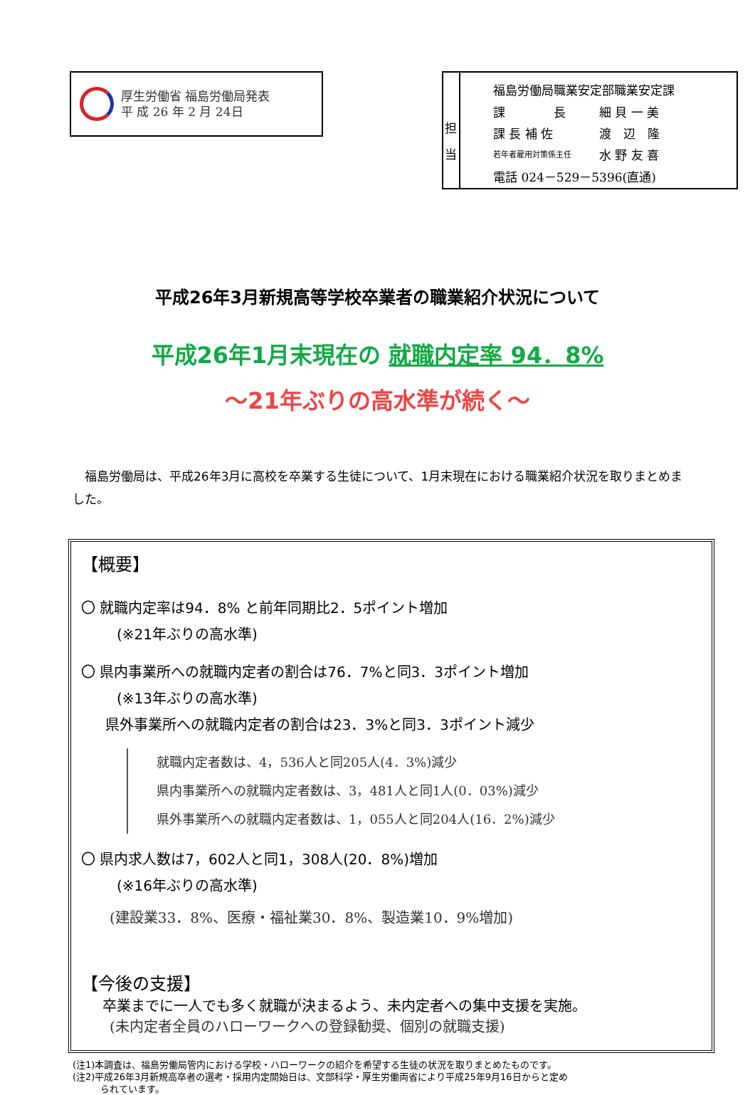厚生労働省 福島労働局発表
平 成 26 年 2 月 24日
担当
| 福島労働局職業安定部職業安定課 | |
| 課 長 | 細 貝 一 美 |
| 課 長 補 佐 | 渡 辺 隆 |
| 若年者雇用対策係主任 | 水 野 友 喜 |
| 電話 024－529－5396(直通) | |
平成26年3月新規高等学校卒業者の職業紹介状況について
平成26年1月末現在の 就職内定率 94．8%
～21年ぶりの高水準が続く～
　福島労働局は、平成26年3月に高校を卒業する生徒について、1月末現在における職業紹介状況を取りまとめました。
【概要】
〇 就職内定率は94．8% と前年同期比2．5ポイント増加
(※21年ぶりの高水準)
〇 県内事業所への就職内定者の割合は76．7%と同3．3ポイント増加
(※13年ぶりの高水準)
県外事業所への就職内定者の割合は23．3%と同3．3ポイント減少
就職内定者数は、4，536人と同205人(4．3%)減少
県内事業所への就職内定者数は、3，481人と同1人(0．03%)減少
県外事業所への就職内定者数は、1，055人と同204人(16．2%)減少
〇 県内求人数は7，602人と同1，308人(20．8%)増加
(※16年ぶりの高水準)
(建設業33．8%、医療・福祉業30．8%、製造業10．9%増加)
【今後の支援】
卒業までに一人でも多く就職が決まるよう、未内定者への集中支援を実施。
(未内定者全員のハローワークへの登録勧奨、個別の就職支援)
(注1)本調査は、福島労働局管内における学校・ハローワークの紹介を希望する生徒の状況を取りまとめたものです。
(注2)平成26年3月新規高卒者の選考・採用内定開始日は、文部科学・厚生労働両省により平成25年9月16日からと定め
　　　られています。